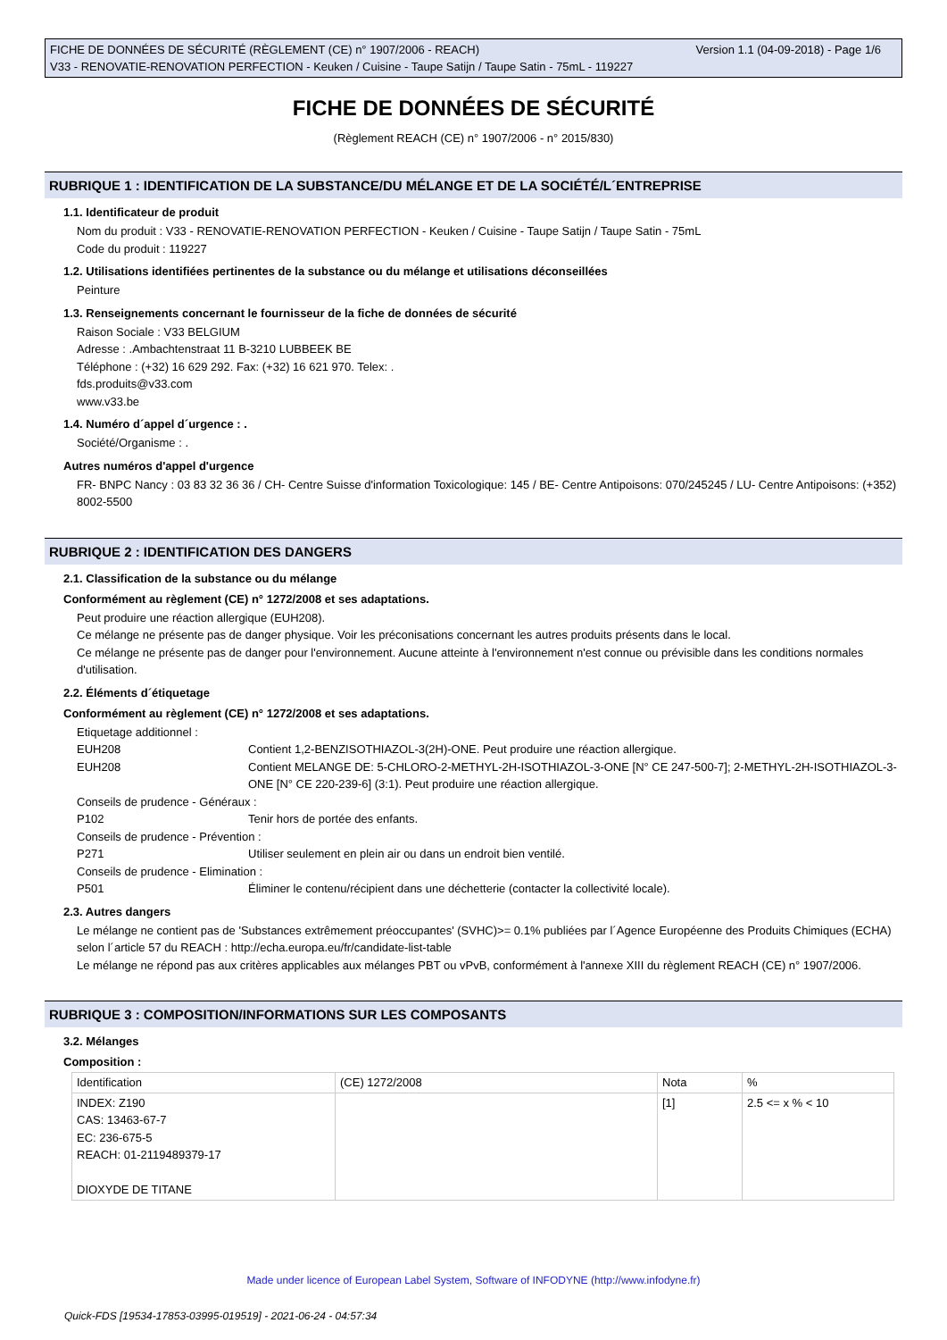Version 1.1 (04-09-2018) - Page 1/6 FICHE DE DONNÉES DE SÉCURITÉ (RÈGLEMENT (CE) n° 1907/2006 - REACH)
V33 - RENOVATIE-RENOVATION PERFECTION - Keuken / Cuisine - Taupe Satijn / Taupe Satin - 75mL - 119227
FICHE DE DONNÉES DE SÉCURITÉ
(Règlement REACH (CE) n° 1907/2006 - n° 2015/830)
RUBRIQUE 1 : IDENTIFICATION DE LA SUBSTANCE/DU MÉLANGE ET DE LA SOCIÉTÉ/L´ENTREPRISE
1.1. Identificateur de produit
Nom du produit : V33 - RENOVATIE-RENOVATION PERFECTION - Keuken / Cuisine - Taupe Satijn / Taupe Satin - 75mL
Code du produit : 119227
1.2. Utilisations identifiées pertinentes de la substance ou du mélange et utilisations déconseillées
Peinture
1.3. Renseignements concernant le fournisseur de la fiche de données de sécurité
Raison Sociale : V33 BELGIUM
Adresse : .Ambachtenstraat 11 B-3210 LUBBEEK BE
Téléphone : (+32) 16 629 292. Fax: (+32) 16 621 970. Telex: .
fds.produits@v33.com
www.v33.be
1.4. Numéro d´appel d´urgence : .
Société/Organisme : .
Autres numéros d'appel d'urgence
FR- BNPC Nancy : 03 83 32 36 36 / CH- Centre Suisse d'information Toxicologique: 145 / BE- Centre Antipoisons: 070/245245 / LU- Centre Antipoisons: (+352) 8002-5500
RUBRIQUE 2 : IDENTIFICATION DES DANGERS
2.1. Classification de la substance ou du mélange
Conformément au règlement (CE) n° 1272/2008 et ses adaptations.
Peut produire une réaction allergique (EUH208).
Ce mélange ne présente pas de danger physique. Voir les préconisations concernant les autres produits présents dans le local.
Ce mélange ne présente pas de danger pour l'environnement. Aucune atteinte à l'environnement n'est connue ou prévisible dans les conditions normales d'utilisation.
2.2. Éléments d´étiquetage
Conformément au règlement (CE) n° 1272/2008 et ses adaptations.
Etiquetage additionnel :
EUH208 Contient 1,2-BENZISOTHIAZOL-3(2H)-ONE. Peut produire une réaction allergique.
EUH208 Contient MELANGE DE: 5-CHLORO-2-METHYL-2H-ISOTHIAZOL-3-ONE [N° CE 247-500-7]; 2-METHYL-2H-ISOTHIAZOL-3-ONE [N° CE 220-239-6] (3:1). Peut produire une réaction allergique.
Conseils de prudence - Généraux :
P102 Tenir hors de portée des enfants.
Conseils de prudence - Prévention :
P271 Utiliser seulement en plein air ou dans un endroit bien ventilé.
Conseils de prudence - Elimination :
P501 Éliminer le contenu/récipient dans une déchetterie (contacter la collectivité locale).
2.3. Autres dangers
Le mélange ne contient pas de 'Substances extrêmement préoccupantes' (SVHC)>= 0.1% publiées par l´Agence Européenne des Produits Chimiques (ECHA) selon l´article 57 du REACH : http://echa.europa.eu/fr/candidate-list-table
Le mélange ne répond pas aux critères applicables aux mélanges PBT ou vPvB, conformément à l'annexe XIII du règlement REACH (CE) n° 1907/2006.
RUBRIQUE 3 : COMPOSITION/INFORMATIONS SUR LES COMPOSANTS
3.2. Mélanges
Composition :
| Identification | (CE) 1272/2008 | Nota | % |
| INDEX: Z190 CAS: 13463-67-7 EC: 236-675-5 REACH: 01-2119489379-17 DIOXYDE DE TITANE | | [1] | 2.5 <= x % < 10 |
Made under licence of European Label System, Software of INFODYNE (http://www.infodyne.fr)
Quick-FDS [19534-17853-03995-019519] - 2021-06-24 - 04:57:34